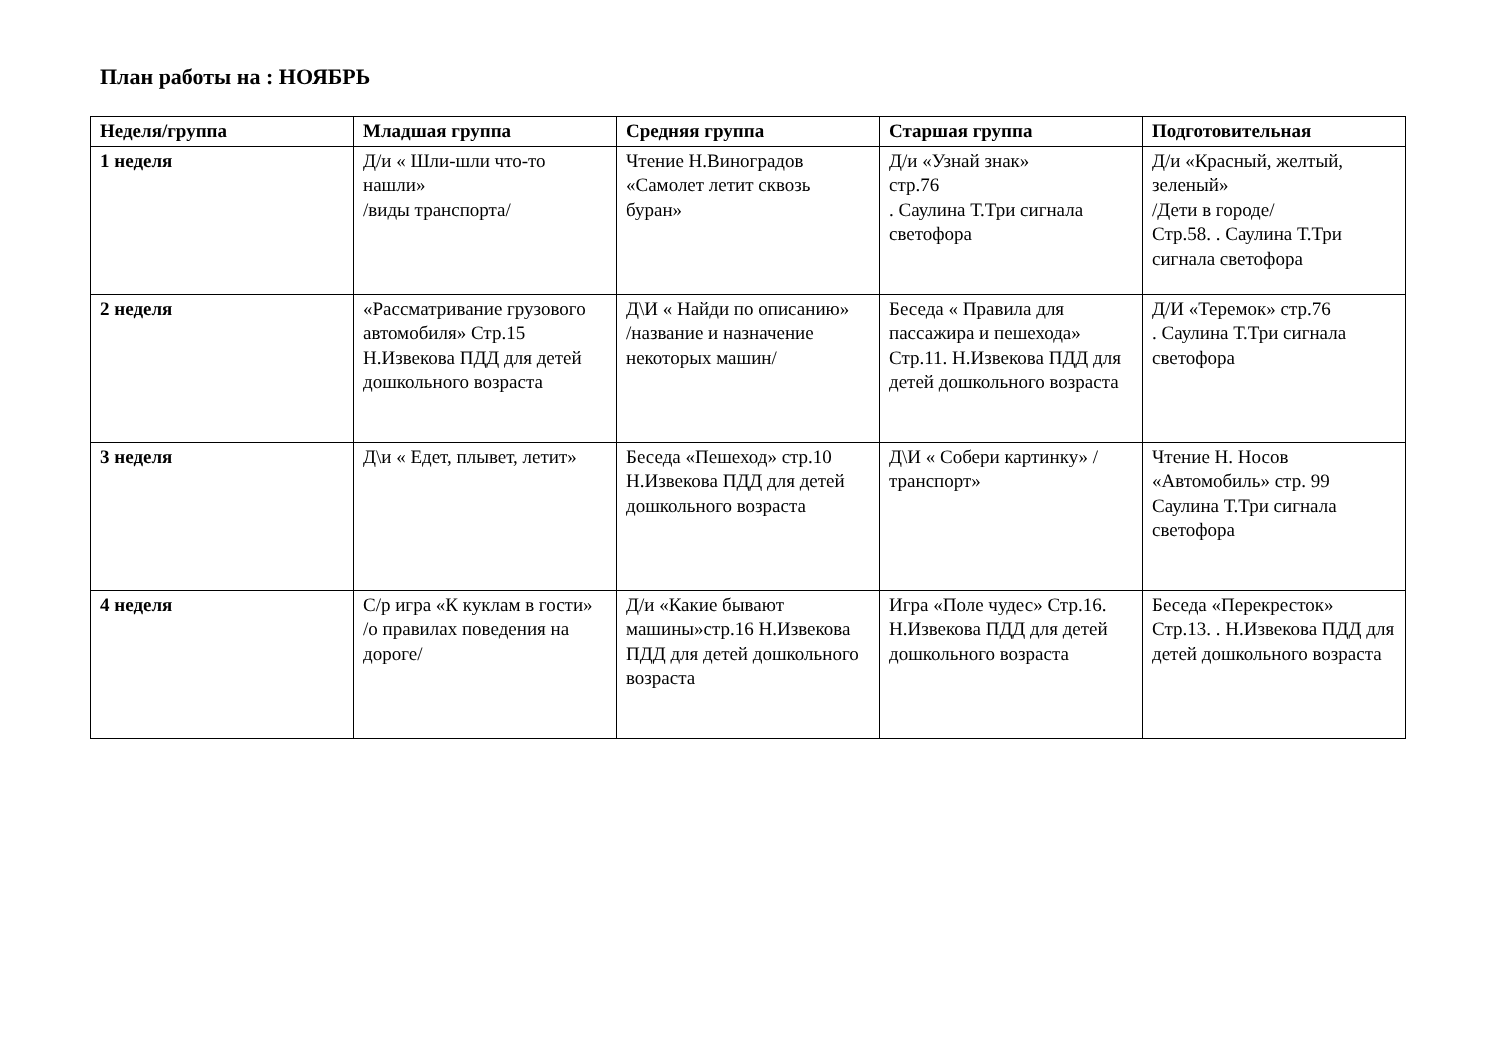План работы на : НОЯБРЬ
| Неделя/группа | Младшая группа | Средняя группа | Старшая группа | Подготовительная |
| --- | --- | --- | --- | --- |
| 1 неделя | Д/и « Шли-шли что-то нашли» /виды транспорта/ | Чтение Н.Виноградов «Самолет летит сквозь буран» | Д/и «Узнай знак» стр.76 . Саулина Т.Три сигнала светофора | Д/и «Красный, желтый, зеленый» /Дети в городе/ Стр.58. . Саулина Т.Три сигнала светофора |
| 2 неделя | «Рассматривание грузового автомобиля» Стр.15 Н.Извекова ПДД для детей дошкольного возраста | Д\И « Найди по описанию» /название и назначение некоторых машин/ | Беседа « Правила для пассажира и пешехода» Стр.11. Н.Извекова ПДД для детей дошкольного возраста | Д/И «Теремок» стр.76 . Саулина Т.Три сигнала светофора |
| 3 неделя | Д\и « Едет, плывет, летит» | Беседа «Пешеход» стр.10 Н.Извекова ПДД для детей дошкольного возраста | Д\И « Собери картинку» /транспорт» | Чтение Н. Носов «Автомобиль» стр. 99 Саулина Т.Три сигнала светофора |
| 4 неделя | С/р игра «К куклам в гости» /о правилах поведения на дороге/ | Д/и «Какие бывают машины»стр.16 Н.Извекова ПДД для детей дошкольного возраста | Игра «Поле чудес» Стр.16. Н.Извекова ПДД для детей дошкольного возраста | Беседа «Перекресток» Стр.13. . Н.Извекова ПДД для детей дошкольного возраста |